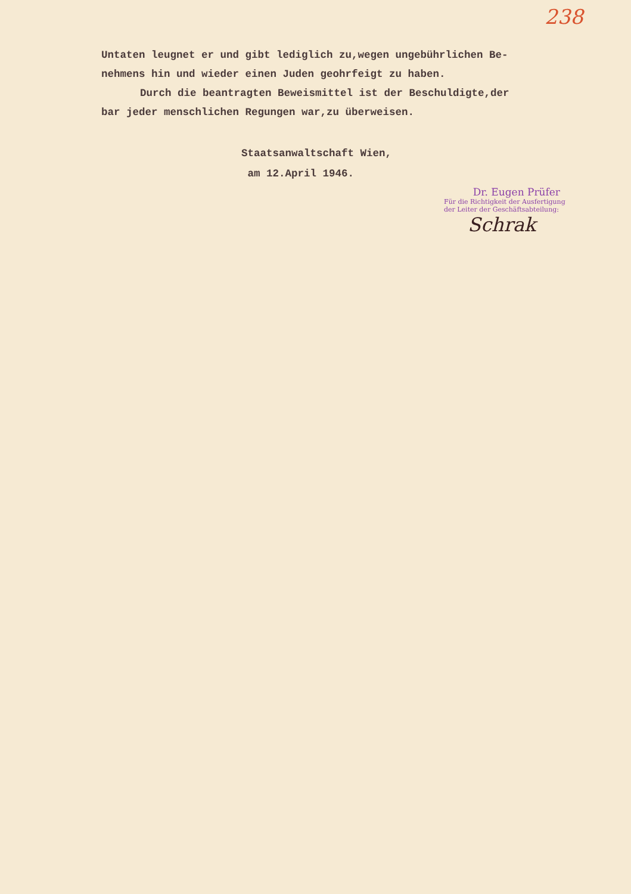238
Untaten leugnet er und gibt lediglich zu,wegen ungebührlichen Be-
nehmens hin und wieder einen Juden geohrfeigt zu haben.
Durch die beantragten Beweismittel ist der Beschuldigte,der
bar jeder menschlichen Regungen war,zu überweisen.
Staatsanwaltschaft Wien,
am 12.April 1946.
Dr. Eugen Prüfer
Für die Richtigkeit der Ausfertigung
der Leiter der Geschäftsabteilung:
Schrak